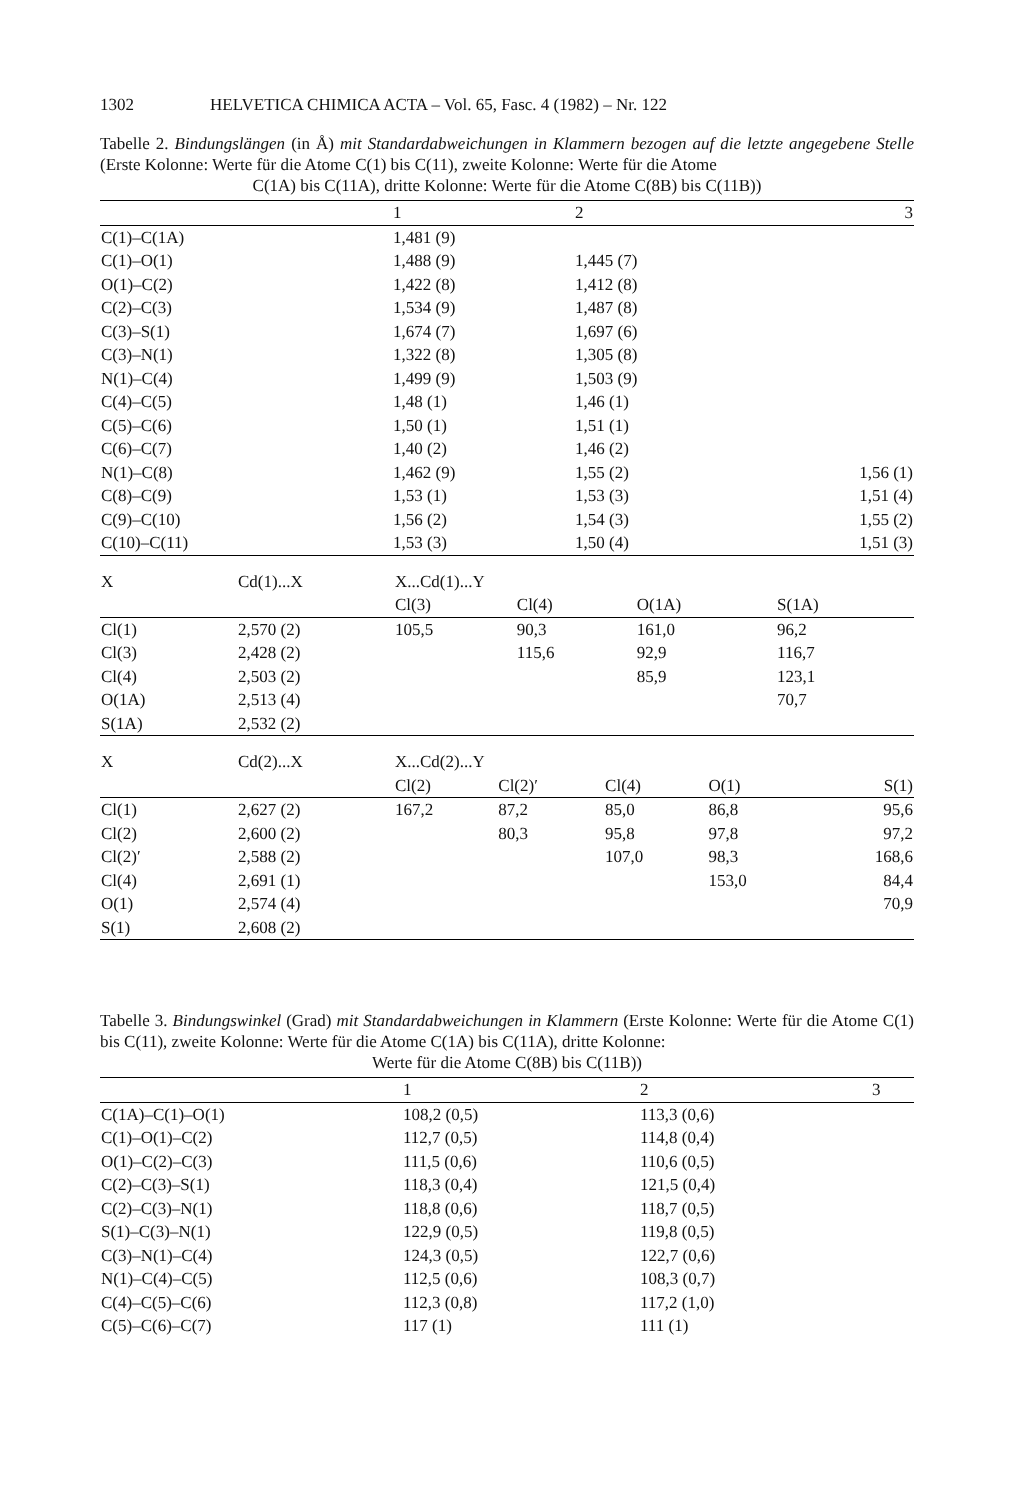1302 HELVETICA CHIMICA ACTA – Vol. 65, Fasc. 4 (1982) – Nr. 122
Tabelle 2. Bindungslängen (in Å) mit Standardabweichungen in Klammern bezogen auf die letzte angegebene Stelle (Erste Kolonne: Werte für die Atome C(1) bis C(11), zweite Kolonne: Werte für die Atome
C(1A) bis C(11A), dritte Kolonne: Werte für die Atome C(8B) bis C(11B))
| | 1 | 2 | 3 |
| --- | --- | --- | --- |
| C(1)–C(1A) | 1,481 (9) | | |
| C(1)–O(1) | 1,488 (9) | 1,445 (7) | |
| O(1)–C(2) | 1,422 (8) | 1,412 (8) | |
| C(2)–C(3) | 1,534 (9) | 1,487 (8) | |
| C(3)–S(1) | 1,674 (7) | 1,697 (6) | |
| C(3)–N(1) | 1,322 (8) | 1,305 (8) | |
| N(1)–C(4) | 1,499 (9) | 1,503 (9) | |
| C(4)–C(5) | 1,48 (1) | 1,46 (1) | |
| C(5)–C(6) | 1,50 (1) | 1,51 (1) | |
| C(6)–C(7) | 1,40 (2) | 1,46 (2) | |
| N(1)–C(8) | 1,462 (9) | 1,55 (2) | 1,56 (1) |
| C(8)–C(9) | 1,53 (1) | 1,53 (3) | 1,51 (4) |
| C(9)–C(10) | 1,56 (2) | 1,54 (3) | 1,55 (2) |
| C(10)–C(11) | 1,53 (3) | 1,50 (4) | 1,51 (3) |
| X | Cd(1)...X | X...Cd(1)...Y | | | | |
| --- | --- | --- | --- | --- | --- | --- |
| | | Cl(3) | Cl(4) | O(1A) | S(1A) | |
| Cl(1) | 2,570 (2) | 105,5 | 90,3 | 161,0 | 96,2 | |
| Cl(3) | 2,428 (2) | | 115,6 | 92,9 | 116,7 | |
| Cl(4) | 2,503 (2) | | | 85,9 | 123,1 | |
| O(1A) | 2,513 (4) | | | | 70,7 | |
| S(1A) | 2,532 (2) | | | | | |
| X | Cd(2)...X | X...Cd(2)...Y | | | | |
| --- | --- | --- | --- | --- | --- | --- |
| | | Cl(2) | Cl(2)′ | Cl(4) | O(1) | S(1) |
| Cl(1) | 2,627 (2) | 167,2 | 87,2 | 85,0 | 86,8 | 95,6 |
| Cl(2) | 2,600 (2) | | 80,3 | 95,8 | 97,8 | 97,2 |
| Cl(2)′ | 2,588 (2) | | | 107,0 | 98,3 | 168,6 |
| Cl(4) | 2,691 (1) | | | | 153,0 | 84,4 |
| O(1) | 2,574 (4) | | | | | 70,9 |
| S(1) | 2,608 (2) | | | | | |
Tabelle 3. Bindungswinkel (Grad) mit Standardabweichungen in Klammern (Erste Kolonne: Werte für die Atome C(1) bis C(11), zweite Kolonne: Werte für die Atome C(1A) bis C(11A), dritte Kolonne:
Werte für die Atome C(8B) bis C(11B))
| | 1 | 2 | 3 |
| --- | --- | --- | --- |
| C(1A)–C(1)–O(1) | 108,2 (0,5) | 113,3 (0,6) | |
| C(1)–O(1)–C(2) | 112,7 (0,5) | 114,8 (0,4) | |
| O(1)–C(2)–C(3) | 111,5 (0,6) | 110,6 (0,5) | |
| C(2)–C(3)–S(1) | 118,3 (0,4) | 121,5 (0,4) | |
| C(2)–C(3)–N(1) | 118,8 (0,6) | 118,7 (0,5) | |
| S(1)–C(3)–N(1) | 122,9 (0,5) | 119,8 (0,5) | |
| C(3)–N(1)–C(4) | 124,3 (0,5) | 122,7 (0,6) | |
| N(1)–C(4)–C(5) | 112,5 (0,6) | 108,3 (0,7) | |
| C(4)–C(5)–C(6) | 112,3 (0,8) | 117,2 (1,0) | |
| C(5)–C(6)–C(7) | 117 (1) | 111 (1) | |